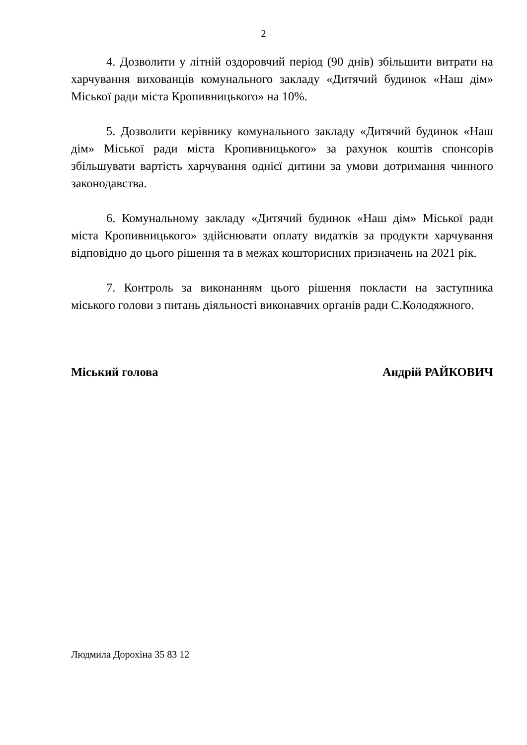2
4. Дозволити у літній оздоровчий період (90 днів) збільшити витрати на харчування вихованців комунального закладу «Дитячий будинок «Наш дім» Міської ради міста Кропивницького» на 10%.
5. Дозволити керівнику комунального закладу «Дитячий будинок «Наш дім» Міської ради міста Кропивницького» за рахунок коштів спонсорів збільшувати вартість харчування однієї дитини за умови дотримання чинного законодавства.
6. Комунальному закладу «Дитячий будинок «Наш дім» Міської ради міста Кропивницького» здійснювати оплату видатків за продукти харчування відповідно до цього рішення та в межах кошторисних призначень на 2021 рік.
7. Контроль за виконанням цього рішення покласти на заступника міського голови з питань діяльності виконавчих органів ради С.Колодяжного.
Міський голова Андрій РАЙКОВИЧ
Людмила Дорохіна 35 83 12